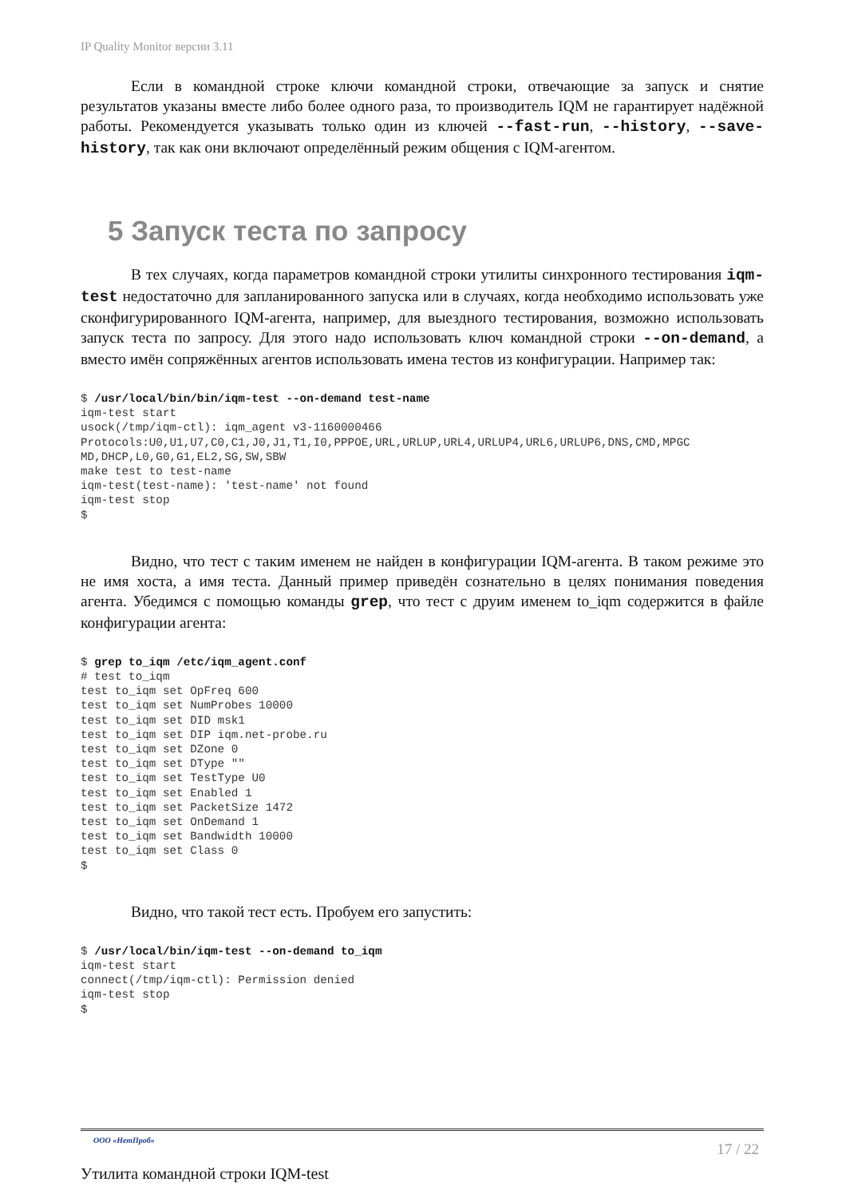IP Quality Monitor версии 3.11
Если в командной строке ключи командной строки, отвечающие за запуск и снятие результатов указаны вместе либо более одного раза, то производитель IQM не гарантирует надёжной работы. Рекомендуется указывать только один из ключей --fast-run, --history, --save-history, так как они включают определённый режим общения с IQM-агентом.
5 Запуск теста по запросу
В тех случаях, когда параметров командной строки утилиты синхронного тестирования iqm-test недостаточно для запланированного запуска или в случаях, когда необходимо использовать уже сконфигурированного IQM-агента, например, для выездного тестирования, возможно использовать запуск теста по запросу. Для этого надо использовать ключ командной строки --on-demand, а вместо имён сопряжённых агентов использовать имена тестов из конфигурации. Например так:
$ /usr/local/bin/bin/iqm-test --on-demand test-name
iqm-test start
usock(/tmp/iqm-ctl): iqm_agent v3-1160000466
Protocols:U0,U1,U7,C0,C1,J0,J1,T1,I0,PPPOE,URL,URLUP,URL4,URLUP4,URL6,URLUP6,DNS,CMD,MPGC
MD,DHCP,L0,G0,G1,EL2,SG,SW,SBW
make test to test-name
iqm-test(test-name): 'test-name' not found
iqm-test stop
$
Видно, что тест с таким именем не найден в конфигурации IQM-агента. В таком режиме это не имя хоста, а имя теста. Данный пример приведён сознательно в целях понимания поведения агента. Убедимся с помощью команды grep, что тест с друим именем to_iqm содержится в файле конфигурации агента:
$ grep to_iqm /etc/iqm_agent.conf
# test to_iqm
test to_iqm set OpFreq 600
test to_iqm set NumProbes 10000
test to_iqm set DID msk1
test to_iqm set DIP iqm.net-probe.ru
test to_iqm set DZone 0
test to_iqm set DType ""
test to_iqm set TestType U0
test to_iqm set Enabled 1
test to_iqm set PacketSize 1472
test to_iqm set OnDemand 1
test to_iqm set Bandwidth 10000
test to_iqm set Class 0
$
Видно, что такой тест есть. Пробуем его запустить:
$ /usr/local/bin/iqm-test --on-demand to_iqm
iqm-test start
connect(/tmp/iqm-ctl): Permission denied
iqm-test stop
$
ООО «НетПроб» 17 / 22
Утилита командной строки IQM-test